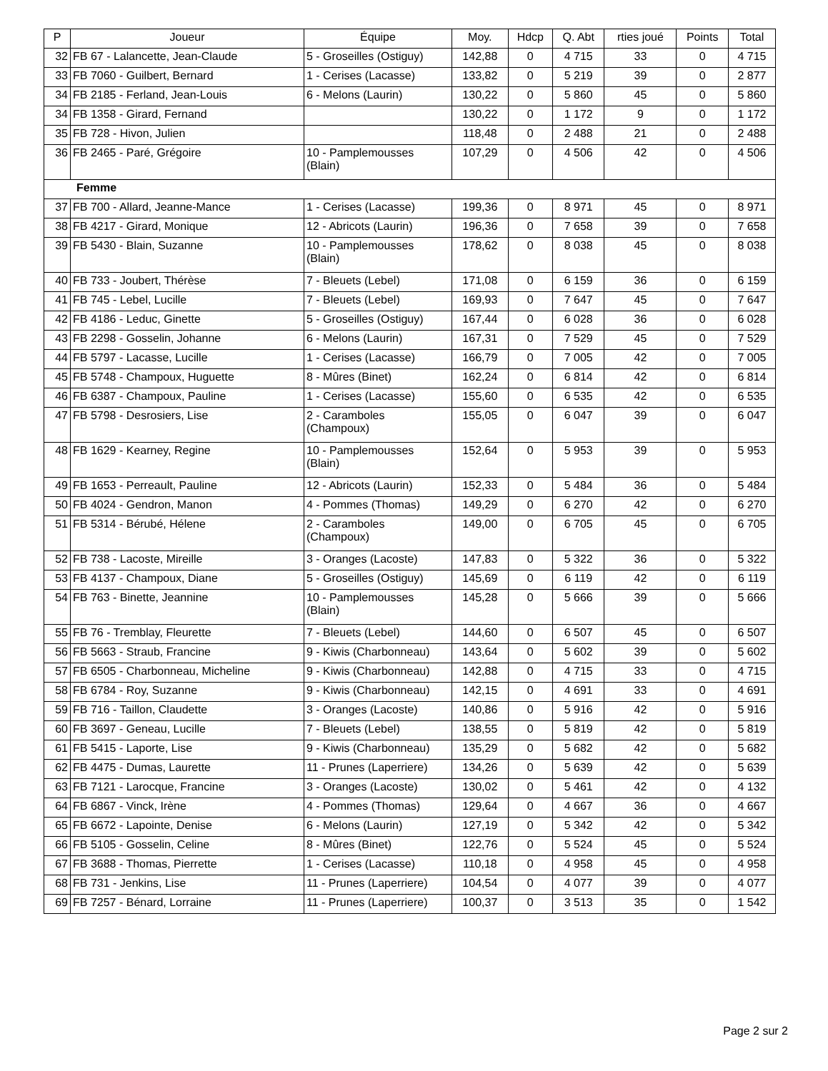| P | Joueur | Équipe | Moy. | Hdcp | Q. Abt | rties joué | Points | Total |
| --- | --- | --- | --- | --- | --- | --- | --- | --- |
| 32 | FB 67 - Lalancette, Jean-Claude | 5 - Groseilles (Ostiguy) | 142,88 | 0 | 4 715 | 33 | 0 | 4 715 |
| 33 | FB 7060 - Guilbert, Bernard | 1 - Cerises (Lacasse) | 133,82 | 0 | 5 219 | 39 | 0 | 2 877 |
| 34 | FB 2185 - Ferland, Jean-Louis | 6 - Melons (Laurin) | 130,22 | 0 | 5 860 | 45 | 0 | 5 860 |
| 34 | FB 1358 - Girard, Fernand | | 130,22 | 0 | 1 172 | 9 | 0 | 1 172 |
| 35 | FB 728 - Hivon, Julien | | 118,48 | 0 | 2 488 | 21 | 0 | 2 488 |
| 36 | FB 2465 - Paré, Grégoire | 10 - Pamplemousses (Blain) | 107,29 | 0 | 4 506 | 42 | 0 | 4 506 |
| Femme | | | | | | | | |
| 37 | FB 700 - Allard, Jeanne-Mance | 1 - Cerises (Lacasse) | 199,36 | 0 | 8 971 | 45 | 0 | 8 971 |
| 38 | FB 4217 - Girard, Monique | 12 - Abricots (Laurin) | 196,36 | 0 | 7 658 | 39 | 0 | 7 658 |
| 39 | FB 5430 - Blain, Suzanne | 10 - Pamplemousses (Blain) | 178,62 | 0 | 8 038 | 45 | 0 | 8 038 |
| 40 | FB 733 - Joubert, Thérèse | 7 - Bleuets (Lebel) | 171,08 | 0 | 6 159 | 36 | 0 | 6 159 |
| 41 | FB 745 - Lebel, Lucille | 7 - Bleuets (Lebel) | 169,93 | 0 | 7 647 | 45 | 0 | 7 647 |
| 42 | FB 4186 - Leduc, Ginette | 5 - Groseilles (Ostiguy) | 167,44 | 0 | 6 028 | 36 | 0 | 6 028 |
| 43 | FB 2298 - Gosselin, Johanne | 6 - Melons (Laurin) | 167,31 | 0 | 7 529 | 45 | 0 | 7 529 |
| 44 | FB 5797 - Lacasse, Lucille | 1 - Cerises (Lacasse) | 166,79 | 0 | 7 005 | 42 | 0 | 7 005 |
| 45 | FB 5748 - Champoux, Huguette | 8 - Mûres (Binet) | 162,24 | 0 | 6 814 | 42 | 0 | 6 814 |
| 46 | FB 6387 - Champoux, Pauline | 1 - Cerises (Lacasse) | 155,60 | 0 | 6 535 | 42 | 0 | 6 535 |
| 47 | FB 5798 - Desrosiers, Lise | 2 - Caramboles (Champoux) | 155,05 | 0 | 6 047 | 39 | 0 | 6 047 |
| 48 | FB 1629 - Kearney, Regine | 10 - Pamplemousses (Blain) | 152,64 | 0 | 5 953 | 39 | 0 | 5 953 |
| 49 | FB 1653 - Perreault, Pauline | 12 - Abricots (Laurin) | 152,33 | 0 | 5 484 | 36 | 0 | 5 484 |
| 50 | FB 4024 - Gendron, Manon | 4 - Pommes (Thomas) | 149,29 | 0 | 6 270 | 42 | 0 | 6 270 |
| 51 | FB 5314 - Bérubé, Hélene | 2 - Caramboles (Champoux) | 149,00 | 0 | 6 705 | 45 | 0 | 6 705 |
| 52 | FB 738 - Lacoste, Mireille | 3 - Oranges (Lacoste) | 147,83 | 0 | 5 322 | 36 | 0 | 5 322 |
| 53 | FB 4137 - Champoux, Diane | 5 - Groseilles (Ostiguy) | 145,69 | 0 | 6 119 | 42 | 0 | 6 119 |
| 54 | FB 763 - Binette, Jeannine | 10 - Pamplemousses (Blain) | 145,28 | 0 | 5 666 | 39 | 0 | 5 666 |
| 55 | FB 76 - Tremblay, Fleurette | 7 - Bleuets (Lebel) | 144,60 | 0 | 6 507 | 45 | 0 | 6 507 |
| 56 | FB 5663 - Straub, Francine | 9 - Kiwis (Charbonneau) | 143,64 | 0 | 5 602 | 39 | 0 | 5 602 |
| 57 | FB 6505 - Charbonneau, Micheline | 9 - Kiwis (Charbonneau) | 142,88 | 0 | 4 715 | 33 | 0 | 4 715 |
| 58 | FB 6784 - Roy, Suzanne | 9 - Kiwis (Charbonneau) | 142,15 | 0 | 4 691 | 33 | 0 | 4 691 |
| 59 | FB 716 - Taillon, Claudette | 3 - Oranges (Lacoste) | 140,86 | 0 | 5 916 | 42 | 0 | 5 916 |
| 60 | FB 3697 - Geneau, Lucille | 7 - Bleuets (Lebel) | 138,55 | 0 | 5 819 | 42 | 0 | 5 819 |
| 61 | FB 5415 - Laporte, Lise | 9 - Kiwis (Charbonneau) | 135,29 | 0 | 5 682 | 42 | 0 | 5 682 |
| 62 | FB 4475 - Dumas, Laurette | 11 - Prunes (Laperriere) | 134,26 | 0 | 5 639 | 42 | 0 | 5 639 |
| 63 | FB 7121 - Larocque, Francine | 3 - Oranges (Lacoste) | 130,02 | 0 | 5 461 | 42 | 0 | 4 132 |
| 64 | FB 6867 - Vinck, Irène | 4 - Pommes (Thomas) | 129,64 | 0 | 4 667 | 36 | 0 | 4 667 |
| 65 | FB 6672 - Lapointe, Denise | 6 - Melons (Laurin) | 127,19 | 0 | 5 342 | 42 | 0 | 5 342 |
| 66 | FB 5105 - Gosselin, Celine | 8 - Mûres (Binet) | 122,76 | 0 | 5 524 | 45 | 0 | 5 524 |
| 67 | FB 3688 - Thomas, Pierrette | 1 - Cerises (Lacasse) | 110,18 | 0 | 4 958 | 45 | 0 | 4 958 |
| 68 | FB 731 - Jenkins, Lise | 11 - Prunes (Laperriere) | 104,54 | 0 | 4 077 | 39 | 0 | 4 077 |
| 69 | FB 7257 - Bénard, Lorraine | 11 - Prunes (Laperriere) | 100,37 | 0 | 3 513 | 35 | 0 | 1 542 |
Page 2 sur 2